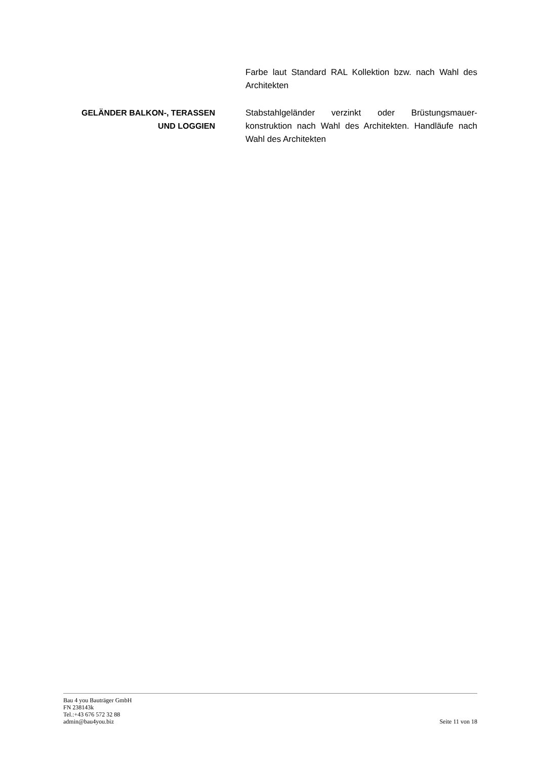Farbe laut Standard RAL Kollektion bzw. nach Wahl des Architekten
GELÄNDER BALKON-, TERASSEN UND LOGGIEN
Stabstahlgeländer verzinkt oder Brüstungsmauer-konstruktion nach Wahl des Architekten. Handläufe nach Wahl des Architekten
Bau 4 you Bauträger GmbH
FN 238143k
Tel.:+43 676 572 32 88
admin@bau4you.biz
Seite 11 von 18